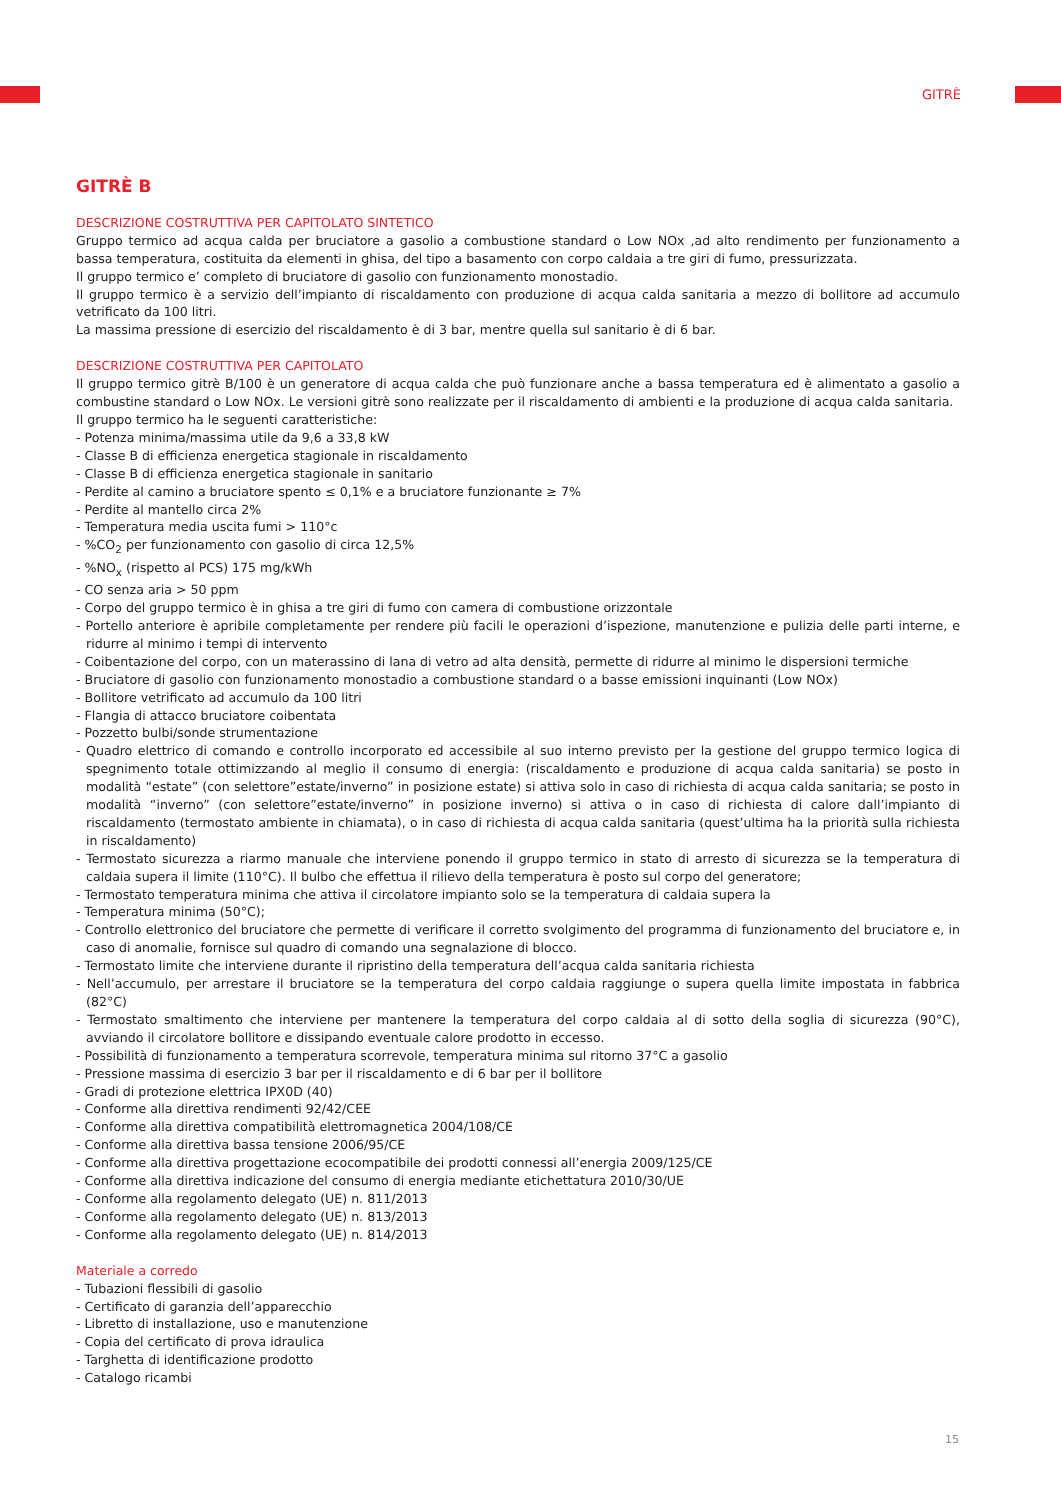GITRÈ
GITRÈ B
DESCRIZIONE COSTRUTTIVA PER CAPITOLATO SINTETICO
Gruppo termico ad acqua calda per bruciatore a gasolio a combustione standard o Low NOx ,ad alto rendimento per funzionamento a bassa temperatura, costituita da elementi in ghisa, del tipo a basamento con corpo caldaia a tre giri di fumo, pressurizzata.
Il gruppo termico e’ completo di bruciatore di gasolio con funzionamento monostadio.
Il gruppo termico è a servizio dell’impianto di riscaldamento con produzione di acqua calda sanitaria a mezzo di bollitore ad accumulo vetrificato da 100 litri.
La massima pressione di esercizio del riscaldamento è di 3 bar, mentre quella sul sanitario è di 6 bar.
DESCRIZIONE COSTRUTTIVA PER CAPITOLATO
Il gruppo termico gitrè B/100 è un generatore di acqua calda che può funzionare anche a bassa temperatura ed è alimentato a gasolio a combustine standard o Low NOx. Le versioni gitrè sono realizzate per il riscaldamento di ambienti e la produzione di acqua calda sanitaria.
Il gruppo termico ha le seguenti caratteristiche:
- Potenza minima/massima utile da 9,6 a 33,8 kW
- Classe B di efficienza energetica stagionale in riscaldamento
- Classe B di efficienza energetica stagionale in sanitario
- Perdite al camino a bruciatore spento ≤ 0,1% e a bruciatore funzionante ≥ 7%
- Perdite al mantello circa 2%
- Temperatura media uscita fumi > 110°c
- %CO<sub>2</sub> per funzionamento con gasolio di circa 12,5%
- %NO<sub>x</sub> (rispetto al PCS) 175 mg/kWh
- CO senza aria > 50 ppm
- Corpo del gruppo termico è in ghisa a tre giri di fumo con camera di combustione orizzontale
- Portello anteriore è apribile completamente per rendere più facili le operazioni d’ispezione, manutenzione e pulizia delle parti interne, e ridurre al minimo i tempi di intervento
- Coibentazione del corpo, con un materassino di lana di vetro ad alta densità, permette di ridurre al minimo le dispersioni termiche
- Bruciatore di gasolio con funzionamento monostadio a combustione standard o a basse emissioni inquinanti (Low NOx)
- Bollitore vetrificato ad accumulo da 100 litri
- Flangia di attacco bruciatore coibentata
- Pozzetto bulbi/sonde strumentazione
- Quadro elettrico di comando e controllo incorporato ed accessibile al suo interno previsto per la gestione del gruppo termico logica di spegnimento totale ottimizzando al meglio il consumo di energia: (riscaldamento e produzione di acqua calda sanitaria) se posto in modalità “estate” (con selettore”estate/inverno” in posizione estate) si attiva solo in caso di richiesta di acqua calda sanitaria; se posto in modalità “inverno” (con selettore”estate/inverno” in posizione inverno) si attiva o in caso di richiesta di calore dall’impianto di riscaldamento (termostato ambiente in chiamata), o in caso di richiesta di acqua calda sanitaria (quest’ultima ha la priorità sulla richiesta in riscaldamento)
- Termostato sicurezza a riarmo manuale che interviene ponendo il gruppo termico in stato di arresto di sicurezza se la temperatura di caldaia supera il limite (110°C). Il bulbo che effettua il rilievo della temperatura è posto sul corpo del generatore;
- Termostato temperatura minima che attiva il circolatore impianto solo se la temperatura di caldaia supera la
- Temperatura minima (50°C);
- Controllo elettronico del bruciatore che permette di verificare il corretto svolgimento del programma di funzionamento del bruciatore e, in caso di anomalie, fornisce sul quadro di comando una segnalazione di blocco.
- Termostato limite che interviene durante il ripristino della temperatura dell’acqua calda sanitaria richiesta
- Nell’accumulo, per arrestare il bruciatore se la temperatura del corpo caldaia raggiunge o supera quella limite impostata in fabbrica (82°C)
- Termostato smaltimento che interviene per mantenere la temperatura del corpo caldaia al di sotto della soglia di sicurezza (90°C), avviando il circolatore bollitore e dissipando eventuale calore prodotto in eccesso.
- Possibilità di funzionamento a temperatura scorrevole, temperatura minima sul ritorno 37°C a gasolio
- Pressione massima di esercizio 3 bar per il riscaldamento e di 6 bar per il bollitore
- Gradi di protezione elettrica IPX0D (40)
- Conforme alla direttiva rendimenti 92/42/CEE
- Conforme alla direttiva compatibilità elettromagnetica 2004/108/CE
- Conforme alla direttiva bassa tensione 2006/95/CE
- Conforme alla direttiva progettazione ecocompatibile dei prodotti connessi all’energia 2009/125/CE
- Conforme alla direttiva indicazione del consumo di energia mediante etichettatura 2010/30/UE
- Conforme alla regolamento delegato (UE) n. 811/2013
- Conforme alla regolamento delegato (UE) n. 813/2013
- Conforme alla regolamento delegato (UE) n. 814/2013
Materiale a corredo
- Tubazioni flessibili di gasolio
- Certificato di garanzia dell’apparecchio
- Libretto di installazione, uso e manutenzione
- Copia del certificato di prova idraulica
- Targhetta di identificazione prodotto
- Catalogo ricambi
15